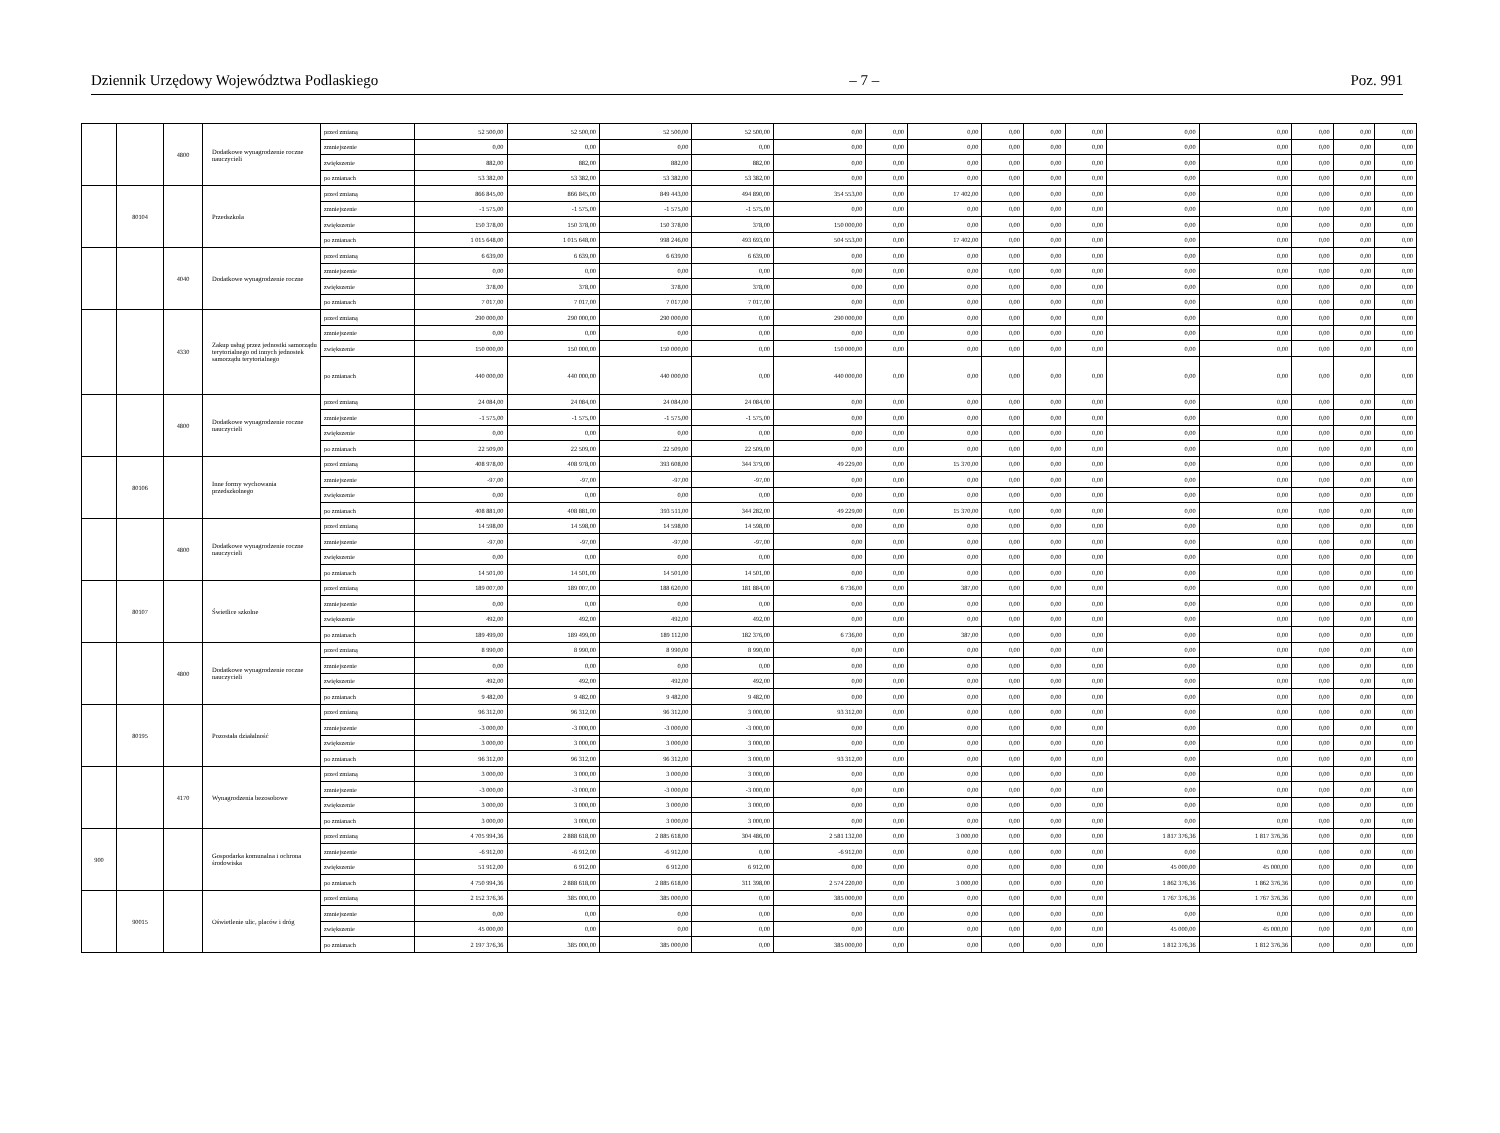Dziennik Urzędowy Województwa Podlaskiego – 7 – Poz. 991
| | | 4800 | Dodatkowe wynagrodzenie roczne nauczycieli | przed zmianą | 52 500,00 | 52 500,00 | 52 500,00 | 52 500,00 | 0,00 | 0,00 | 0,00 | 0,00 | 0,00 | 0,00 | 0,00 | 0,00 | 0,00 | 0,00 | 0,00 |
| | | | | zmniejszenie | 0,00 | 0,00 | 0,00 | 0,00 | 0,00 | 0,00 | 0,00 | 0,00 | 0,00 | 0,00 | 0,00 | 0,00 | 0,00 | 0,00 | 0,00 |
| | | | | zwiększenie | 882,00 | 882,00 | 882,00 | 882,00 | 0,00 | 0,00 | 0,00 | 0,00 | 0,00 | 0,00 | 0,00 | 0,00 | 0,00 | 0,00 | 0,00 |
| | | | | po zmianach | 53 382,00 | 53 382,00 | 53 382,00 | 53 382,00 | 0,00 | 0,00 | 0,00 | 0,00 | 0,00 | 0,00 | 0,00 | 0,00 | 0,00 | 0,00 | 0,00 |
| | 80104 | | Przedszkola | przed zmianą | 866 845,00 | 866 845,00 | 849 443,00 | 494 890,00 | 354 553,00 | 0,00 | 17 402,00 | 0,00 | 0,00 | 0,00 | 0,00 | 0,00 | 0,00 | 0,00 | 0,00 |
| | | | | zmniejszenie | -1 575,00 | -1 575,00 | -1 575,00 | -1 575,00 | 0,00 | 0,00 | 0,00 | 0,00 | 0,00 | 0,00 | 0,00 | 0,00 | 0,00 | 0,00 | 0,00 |
| | | | | zwiększenie | 150 378,00 | 150 378,00 | 150 378,00 | 378,00 | 150 000,00 | 0,00 | 0,00 | 0,00 | 0,00 | 0,00 | 0,00 | 0,00 | 0,00 | 0,00 | 0,00 |
| | | | | po zmianach | 1 015 648,00 | 1 015 648,00 | 998 246,00 | 493 693,00 | 504 553,00 | 0,00 | 17 402,00 | 0,00 | 0,00 | 0,00 | 0,00 | 0,00 | 0,00 | 0,00 | 0,00 |
| | | 4040 | Dodatkowe wynagrodzenie roczne | przed zmianą | 6 639,00 | 6 639,00 | 6 639,00 | 6 639,00 | 0,00 | 0,00 | 0,00 | 0,00 | 0,00 | 0,00 | 0,00 | 0,00 | 0,00 | 0,00 | 0,00 |
| | | | | zmniejszenie | 0,00 | 0,00 | 0,00 | 0,00 | 0,00 | 0,00 | 0,00 | 0,00 | 0,00 | 0,00 | 0,00 | 0,00 | 0,00 | 0,00 | 0,00 |
| | | | | zwiększenie | 378,00 | 378,00 | 378,00 | 378,00 | 0,00 | 0,00 | 0,00 | 0,00 | 0,00 | 0,00 | 0,00 | 0,00 | 0,00 | 0,00 | 0,00 |
| | | | | po zmianach | 7 017,00 | 7 017,00 | 7 017,00 | 7 017,00 | 0,00 | 0,00 | 0,00 | 0,00 | 0,00 | 0,00 | 0,00 | 0,00 | 0,00 | 0,00 | 0,00 |
| | | 4330 | Zakup usług przez jednostki samorządu terytorialnego od innych jednostek samorządu terytorialnego | przed zmianą | 290 000,00 | 290 000,00 | 290 000,00 | 0,00 | 290 000,00 | 0,00 | 0,00 | 0,00 | 0,00 | 0,00 | 0,00 | 0,00 | 0,00 | 0,00 | 0,00 |
| | | | | zmniejszenie | 0,00 | 0,00 | 0,00 | 0,00 | 0,00 | 0,00 | 0,00 | 0,00 | 0,00 | 0,00 | 0,00 | 0,00 | 0,00 | 0,00 | 0,00 |
| | | | | zwiększenie | 150 000,00 | 150 000,00 | 150 000,00 | 0,00 | 150 000,00 | 0,00 | 0,00 | 0,00 | 0,00 | 0,00 | 0,00 | 0,00 | 0,00 | 0,00 | 0,00 |
| | | | | po zmianach | 440 000,00 | 440 000,00 | 440 000,00 | 0,00 | 440 000,00 | 0,00 | 0,00 | 0,00 | 0,00 | 0,00 | 0,00 | 0,00 | 0,00 | 0,00 | 0,00 |
| | | 4800 | Dodatkowe wynagrodzenie roczne nauczycieli | przed zmianą | 24 084,00 | 24 084,00 | 24 084,00 | 24 084,00 | 0,00 | 0,00 | 0,00 | 0,00 | 0,00 | 0,00 | 0,00 | 0,00 | 0,00 | 0,00 | 0,00 |
| | | | | zmniejszenie | -1 575,00 | -1 575,00 | -1 575,00 | -1 575,00 | 0,00 | 0,00 | 0,00 | 0,00 | 0,00 | 0,00 | 0,00 | 0,00 | 0,00 | 0,00 | 0,00 |
| | | | | zwiększenie | 0,00 | 0,00 | 0,00 | 0,00 | 0,00 | 0,00 | 0,00 | 0,00 | 0,00 | 0,00 | 0,00 | 0,00 | 0,00 | 0,00 | 0,00 |
| | | | | po zmianach | 22 509,00 | 22 509,00 | 22 509,00 | 22 509,00 | 0,00 | 0,00 | 0,00 | 0,00 | 0,00 | 0,00 | 0,00 | 0,00 | 0,00 | 0,00 | 0,00 |
| | 80106 | | Inne formy wychowania przedszkolnego | przed zmianą | 408 978,00 | 408 978,00 | 393 608,00 | 344 379,00 | 49 229,00 | 0,00 | 15 370,00 | 0,00 | 0,00 | 0,00 | 0,00 | 0,00 | 0,00 | 0,00 | 0,00 |
| | | | | zmniejszenie | -97,00 | -97,00 | -97,00 | -97,00 | 0,00 | 0,00 | 0,00 | 0,00 | 0,00 | 0,00 | 0,00 | 0,00 | 0,00 | 0,00 | 0,00 |
| | | | | zwiększenie | 0,00 | 0,00 | 0,00 | 0,00 | 0,00 | 0,00 | 0,00 | 0,00 | 0,00 | 0,00 | 0,00 | 0,00 | 0,00 | 0,00 | 0,00 |
| | | | | po zmianach | 408 881,00 | 408 881,00 | 393 511,00 | 344 282,00 | 49 229,00 | 0,00 | 15 370,00 | 0,00 | 0,00 | 0,00 | 0,00 | 0,00 | 0,00 | 0,00 | 0,00 |
| | | 4800 | Dodatkowe wynagrodzenie roczne nauczycieli | przed zmianą | 14 598,00 | 14 598,00 | 14 598,00 | 14 598,00 | 0,00 | 0,00 | 0,00 | 0,00 | 0,00 | 0,00 | 0,00 | 0,00 | 0,00 | 0,00 | 0,00 |
| | | | | zmniejszenie | -97,00 | -97,00 | -97,00 | -97,00 | 0,00 | 0,00 | 0,00 | 0,00 | 0,00 | 0,00 | 0,00 | 0,00 | 0,00 | 0,00 | 0,00 |
| | | | | zwiększenie | 0,00 | 0,00 | 0,00 | 0,00 | 0,00 | 0,00 | 0,00 | 0,00 | 0,00 | 0,00 | 0,00 | 0,00 | 0,00 | 0,00 | 0,00 |
| | | | | po zmianach | 14 501,00 | 14 501,00 | 14 501,00 | 14 501,00 | 0,00 | 0,00 | 0,00 | 0,00 | 0,00 | 0,00 | 0,00 | 0,00 | 0,00 | 0,00 | 0,00 |
| | 80107 | | Świetlice szkolne | przed zmianą | 189 007,00 | 189 007,00 | 188 620,00 | 181 884,00 | 6 736,00 | 0,00 | 387,00 | 0,00 | 0,00 | 0,00 | 0,00 | 0,00 | 0,00 | 0,00 | 0,00 |
| | | | | zmniejszenie | 0,00 | 0,00 | 0,00 | 0,00 | 0,00 | 0,00 | 0,00 | 0,00 | 0,00 | 0,00 | 0,00 | 0,00 | 0,00 | 0,00 | 0,00 |
| | | | | zwiększenie | 492,00 | 492,00 | 492,00 | 492,00 | 0,00 | 0,00 | 0,00 | 0,00 | 0,00 | 0,00 | 0,00 | 0,00 | 0,00 | 0,00 | 0,00 |
| | | | | po zmianach | 189 499,00 | 189 499,00 | 189 112,00 | 182 376,00 | 6 736,00 | 0,00 | 387,00 | 0,00 | 0,00 | 0,00 | 0,00 | 0,00 | 0,00 | 0,00 | 0,00 |
| | | 4800 | Dodatkowe wynagrodzenie roczne nauczycieli | przed zmianą | 8 990,00 | 8 990,00 | 8 990,00 | 8 990,00 | 0,00 | 0,00 | 0,00 | 0,00 | 0,00 | 0,00 | 0,00 | 0,00 | 0,00 | 0,00 | 0,00 |
| | | | | zmniejszenie | 0,00 | 0,00 | 0,00 | 0,00 | 0,00 | 0,00 | 0,00 | 0,00 | 0,00 | 0,00 | 0,00 | 0,00 | 0,00 | 0,00 | 0,00 |
| | | | | zwiększenie | 492,00 | 492,00 | 492,00 | 492,00 | 0,00 | 0,00 | 0,00 | 0,00 | 0,00 | 0,00 | 0,00 | 0,00 | 0,00 | 0,00 | 0,00 |
| | | | | po zmianach | 9 482,00 | 9 482,00 | 9 482,00 | 9 482,00 | 0,00 | 0,00 | 0,00 | 0,00 | 0,00 | 0,00 | 0,00 | 0,00 | 0,00 | 0,00 | 0,00 |
| | 80195 | | Pozostała działalność | przed zmianą | 96 312,00 | 96 312,00 | 96 312,00 | 3 000,00 | 93 312,00 | 0,00 | 0,00 | 0,00 | 0,00 | 0,00 | 0,00 | 0,00 | 0,00 | 0,00 | 0,00 |
| | | | | zmniejszenie | -3 000,00 | -3 000,00 | -3 000,00 | -3 000,00 | 0,00 | 0,00 | 0,00 | 0,00 | 0,00 | 0,00 | 0,00 | 0,00 | 0,00 | 0,00 | 0,00 |
| | | | | zwiększenie | 3 000,00 | 3 000,00 | 3 000,00 | 3 000,00 | 0,00 | 0,00 | 0,00 | 0,00 | 0,00 | 0,00 | 0,00 | 0,00 | 0,00 | 0,00 | 0,00 |
| | | | | po zmianach | 96 312,00 | 96 312,00 | 96 312,00 | 3 000,00 | 93 312,00 | 0,00 | 0,00 | 0,00 | 0,00 | 0,00 | 0,00 | 0,00 | 0,00 | 0,00 | 0,00 |
| | | 4170 | Wynagrodzenia bezosobowe | przed zmianą | 3 000,00 | 3 000,00 | 3 000,00 | 3 000,00 | 0,00 | 0,00 | 0,00 | 0,00 | 0,00 | 0,00 | 0,00 | 0,00 | 0,00 | 0,00 | 0,00 |
| | | | | zmniejszenie | -3 000,00 | -3 000,00 | -3 000,00 | -3 000,00 | 0,00 | 0,00 | 0,00 | 0,00 | 0,00 | 0,00 | 0,00 | 0,00 | 0,00 | 0,00 | 0,00 |
| | | | | zwiększenie | 3 000,00 | 3 000,00 | 3 000,00 | 3 000,00 | 0,00 | 0,00 | 0,00 | 0,00 | 0,00 | 0,00 | 0,00 | 0,00 | 0,00 | 0,00 | 0,00 |
| | | | | po zmianach | 3 000,00 | 3 000,00 | 3 000,00 | 3 000,00 | 0,00 | 0,00 | 0,00 | 0,00 | 0,00 | 0,00 | 0,00 | 0,00 | 0,00 | 0,00 | 0,00 |
| 900 | | | Gospodarka komunalna i ochrona środowiska | przed zmianą | 4 705 994,36 | 2 888 618,00 | 2 885 618,00 | 304 486,00 | 2 581 132,00 | 0,00 | 3 000,00 | 0,00 | 0,00 | 0,00 | 1 817 376,36 | 1 817 376,36 | 0,00 | 0,00 | 0,00 |
| | | | | zmniejszenie | -6 912,00 | -6 912,00 | -6 912,00 | 0,00 | -6 912,00 | 0,00 | 0,00 | 0,00 | 0,00 | 0,00 | 0,00 | 0,00 | 0,00 | 0,00 | 0,00 |
| | | | | zwiększenie | 51 912,00 | 6 912,00 | 6 912,00 | 6 912,00 | 0,00 | 0,00 | 0,00 | 0,00 | 0,00 | 0,00 | 45 000,00 | 45 000,00 | 0,00 | 0,00 | 0,00 |
| | | | | po zmianach | 4 750 994,36 | 2 888 618,00 | 2 885 618,00 | 311 398,00 | 2 574 220,00 | 0,00 | 3 000,00 | 0,00 | 0,00 | 0,00 | 1 862 376,36 | 1 862 376,36 | 0,00 | 0,00 | 0,00 |
| | 90015 | | Oświetlenie ulic, placów i dróg | przed zmianą | 2 152 376,36 | 385 000,00 | 385 000,00 | 0,00 | 385 000,00 | 0,00 | 0,00 | 0,00 | 0,00 | 0,00 | 1 767 376,36 | 1 767 376,36 | 0,00 | 0,00 | 0,00 |
| | | | | zmniejszenie | 0,00 | 0,00 | 0,00 | 0,00 | 0,00 | 0,00 | 0,00 | 0,00 | 0,00 | 0,00 | 0,00 | 0,00 | 0,00 | 0,00 | 0,00 |
| | | | | zwiększenie | 45 000,00 | 0,00 | 0,00 | 0,00 | 0,00 | 0,00 | 0,00 | 0,00 | 0,00 | 0,00 | 45 000,00 | 45 000,00 | 0,00 | 0,00 | 0,00 |
| | | | | po zmianach | 2 197 376,36 | 385 000,00 | 385 000,00 | 0,00 | 385 000,00 | 0,00 | 0,00 | 0,00 | 0,00 | 0,00 | 1 812 376,36 | 1 812 376,36 | 0,00 | 0,00 | 0,00 |